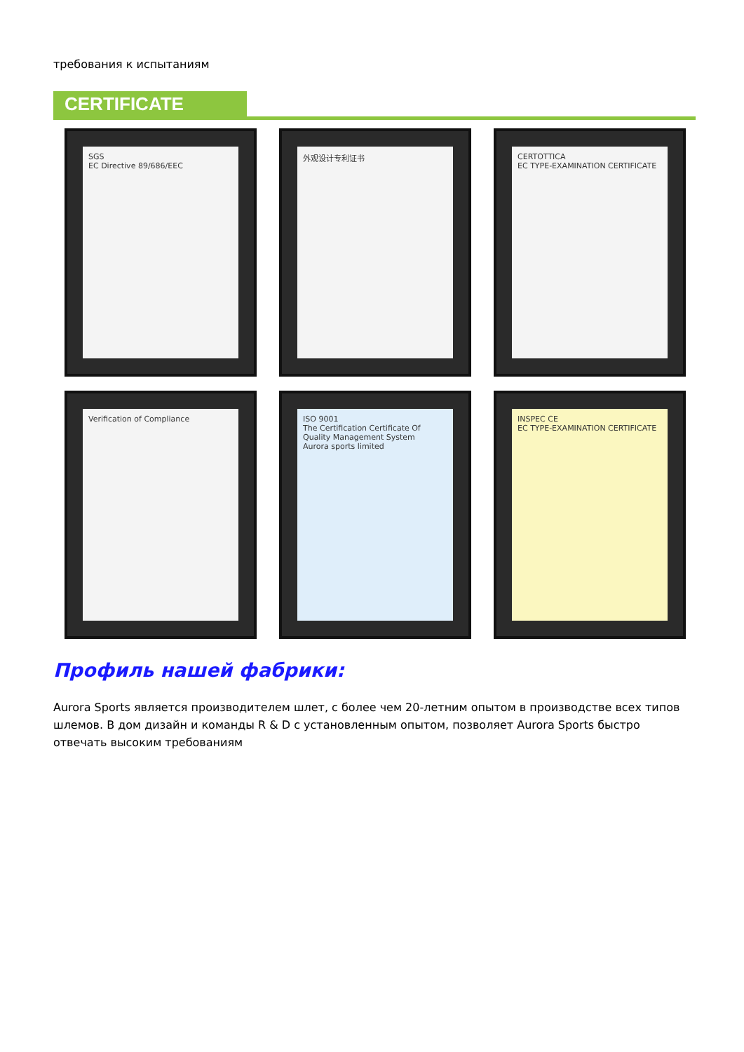требования к испытаниям
CERTIFICATE
SGS
EC Directive 89/686/EEC
外观设计专利证书
CERTOTTICA
EC TYPE-EXAMINATION CERTIFICATE
Verification of Compliance
ISO 9001
The Certification Certificate Of Quality Management System
Aurora sports limited
INSPEC CE
EC TYPE-EXAMINATION CERTIFICATE
Профиль нашей фабрики:
Aurora Sports является производителем шлет, с более чем 20-летним опытом в производстве всех типов шлемов. В дом дизайн и команды R & D с установленным опытом, позволяет Aurora Sports быстро отвечать высоким требованиям